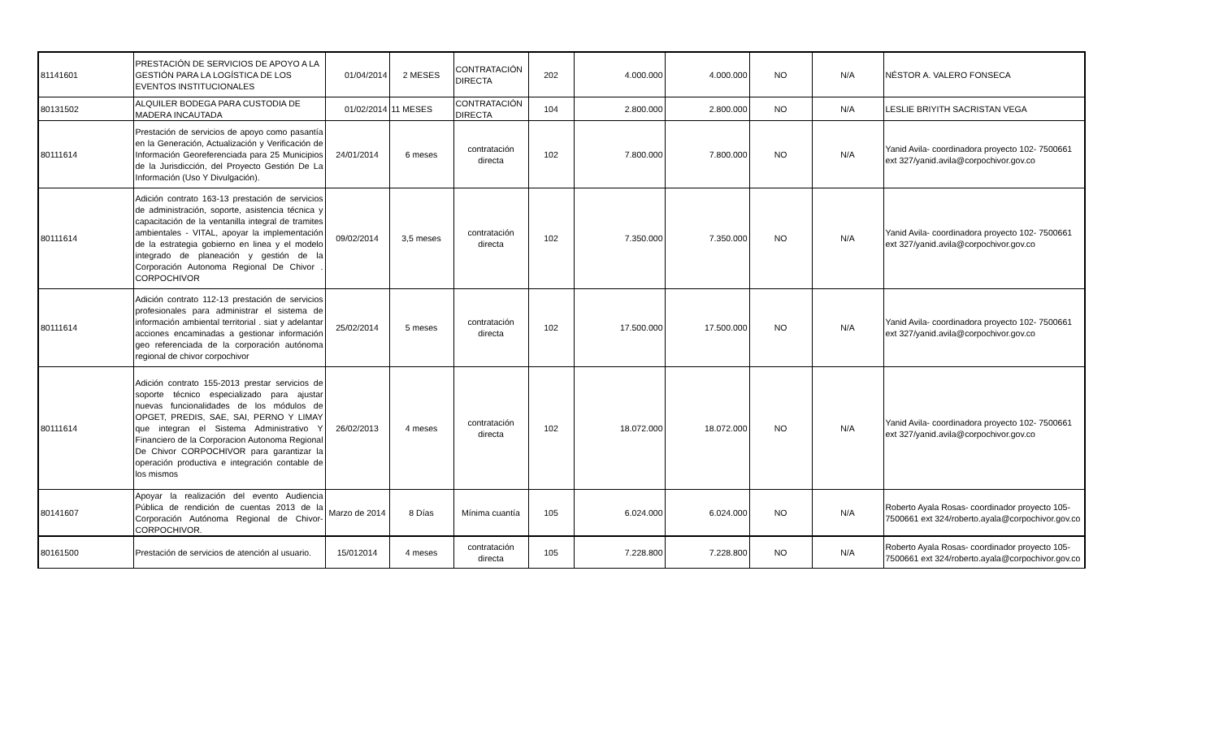| 81141601 | PRESTACIÓN DE SERVICIOS DE APOYO A LA GESTIÓN PARA LA LOGÍSTICA DE LOS EVENTOS INSTITUCIONALES | 01/04/2014 | 2 MESES | CONTRATACIÓN DIRECTA | 202 | 4.000.000 | 4.000.000 | NO | N/A | NÉSTOR A. VALERO FONSECA |
| 80131502 | ALQUILER BODEGA PARA CUSTODIA DE MADERA INCAUTADA | 01/02/2014 | 11 MESES | CONTRATACIÓN DIRECTA | 104 | 2.800.000 | 2.800.000 | NO | N/A | LESLIE BRIYITH SACRISTAN VEGA |
| 80111614 | Prestación de servicios de apoyo como pasantía en la Generación, Actualización y Verificación de Información Georeferenciada para 25 Municipios de la Jurisdicción, del Proyecto Gestión De La Información (Uso Y Divulgación). | 24/01/2014 | 6 meses | contratación directa | 102 | 7.800.000 | 7.800.000 | NO | N/A | Yanid Avila- coordinadora proyecto 102- 7500661 ext 327/yanid.avila@corpochivor.gov.co |
| 80111614 | Adición contrato 163-13 prestación de servicios de administración, soporte, asistencia técnica y capacitación de la ventanilla integral de tramites ambientales - VITAL, apoyar la implementación de la estrategia gobierno en linea y el modelo integrado de planeación y gestión de la Corporación Autonoma Regional De Chivor . CORPOCHIVOR | 09/02/2014 | 3,5 meses | contratación directa | 102 | 7.350.000 | 7.350.000 | NO | N/A | Yanid Avila- coordinadora proyecto 102- 7500661 ext 327/yanid.avila@corpochivor.gov.co |
| 80111614 | Adición contrato 112-13 prestación de servicios profesionales para administrar el sistema de información ambiental territorial . siat y adelantar acciones encaminadas a gestionar información geo referenciada de la corporación autónoma regional de chivor corpochivor | 25/02/2014 | 5 meses | contratación directa | 102 | 17.500.000 | 17.500.000 | NO | N/A | Yanid Avila- coordinadora proyecto 102- 7500661 ext 327/yanid.avila@corpochivor.gov.co |
| 80111614 | Adición contrato 155-2013 prestar servicios de soporte técnico especializado para ajustar nuevas funcionalidades de los módulos de OPGET, PREDIS, SAE, SAI, PERNO Y LIMAY que integran el Sistema Administrativo Y Financiero de la Corporacion Autonoma Regional De Chivor CORPOCHIVOR para garantizar la operación productiva e integración contable de los mismos | 26/02/2013 | 4 meses | contratación directa | 102 | 18.072.000 | 18.072.000 | NO | N/A | Yanid Avila- coordinadora proyecto 102- 7500661 ext 327/yanid.avila@corpochivor.gov.co |
| 80141607 | Apoyar la realización del evento Audiencia Pública de rendición de cuentas 2013 de la Corporación Autónoma Regional de Chivor- CORPOCHIVOR. | Marzo de 2014 | 8 Días | Mínima cuantía | 105 | 6.024.000 | 6.024.000 | NO | N/A | Roberto Ayala Rosas- coordinador proyecto 105- 7500661 ext 324/roberto.ayala@corpochivor.gov.co |
| 80161500 | Prestación de servicios de atención al usuario. | 15/012014 | 4 meses | contratación directa | 105 | 7.228.800 | 7.228.800 | NO | N/A | Roberto Ayala Rosas- coordinador proyecto 105- 7500661 ext 324/roberto.ayala@corpochivor.gov.co |